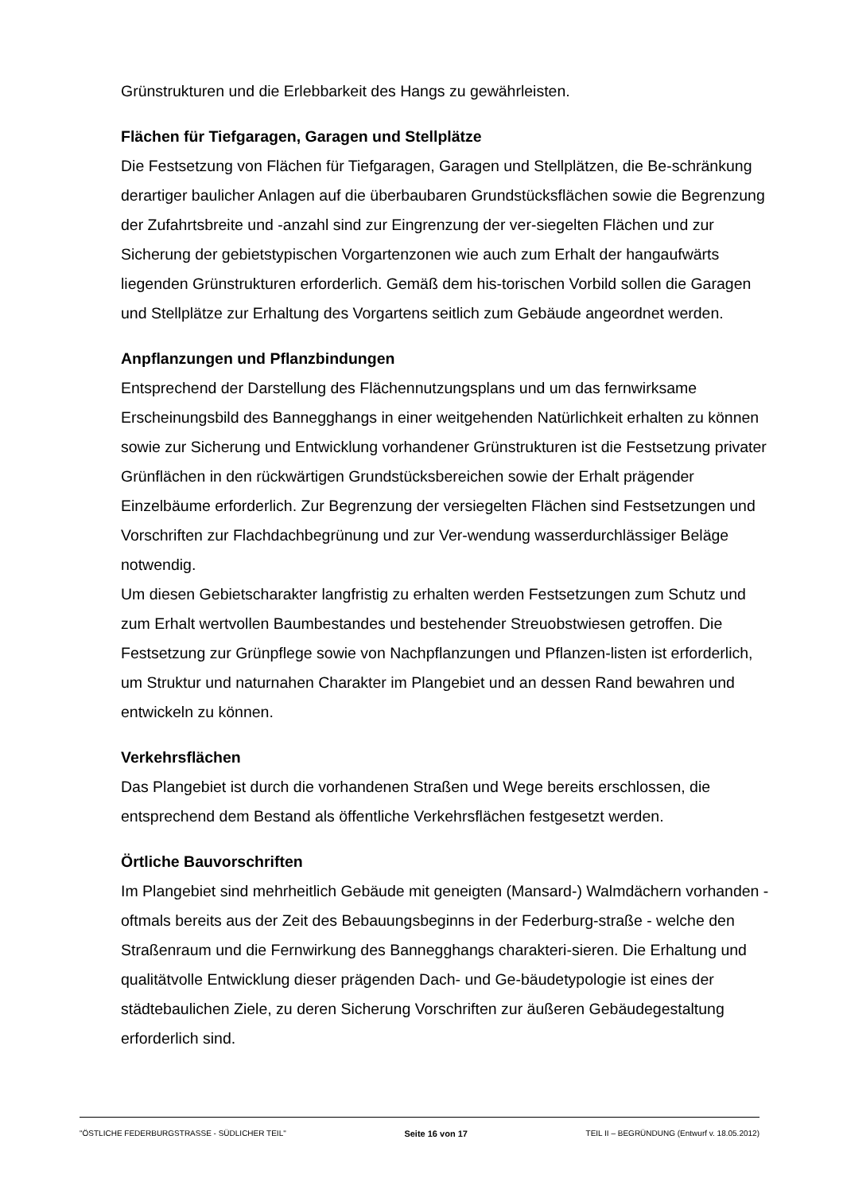Grünstrukturen und die Erlebbarkeit des Hangs zu gewährleisten.
Flächen für Tiefgaragen, Garagen und Stellplätze
Die Festsetzung von Flächen für Tiefgaragen, Garagen und Stellplätzen, die Be-schränkung derartiger baulicher Anlagen auf die überbaubaren Grundstücksflächen sowie die Begrenzung der Zufahrtsbreite und -anzahl sind zur Eingrenzung der ver-siegelten Flächen und zur Sicherung der gebietstypischen Vorgartenzonen wie auch zum Erhalt der hangaufwärts liegenden Grünstrukturen erforderlich. Gemäß dem his-torischen Vorbild sollen die Garagen und Stellplätze zur Erhaltung des Vorgartens seitlich zum Gebäude angeordnet werden.
Anpflanzungen und Pflanzbindungen
Entsprechend der Darstellung des Flächennutzungsplans und um das fernwirksame Erscheinungsbild des Bannegghangs in einer weitgehenden Natürlichkeit erhalten zu können sowie zur Sicherung und Entwicklung vorhandener Grünstrukturen ist die Festsetzung privater Grünflächen in den rückwärtigen Grundstücksbereichen sowie der Erhalt prägender Einzelbäume erforderlich. Zur Begrenzung der versiegelten Flächen sind Festsetzungen und Vorschriften zur Flachdachbegrünung und zur Ver-wendung wasserdurchlässiger Beläge notwendig.
Um diesen Gebietscharakter langfristig zu erhalten werden Festsetzungen zum Schutz und zum Erhalt wertvollen Baumbestandes und bestehender Streuobstwiesen getroffen. Die Festsetzung zur Grünpflege sowie von Nachpflanzungen und Pflanzen-listen ist erforderlich, um Struktur und naturnahen Charakter im Plangebiet und an dessen Rand bewahren und entwickeln zu können.
Verkehrsflächen
Das Plangebiet ist durch die vorhandenen Straßen und Wege bereits erschlossen, die entsprechend dem Bestand als öffentliche Verkehrsflächen festgesetzt werden.
Örtliche Bauvorschriften
Im Plangebiet sind mehrheitlich Gebäude mit geneigten (Mansard-) Walmdächern vorhanden - oftmals bereits aus der Zeit des Bebauungsbeginns in der Federburg-straße - welche den Straßenraum und die Fernwirkung des Bannegghangs charakteri-sieren. Die Erhaltung und qualitätvolle Entwicklung dieser prägenden Dach- und Ge-bäudetypologie ist eines der städtebaulichen Ziele, zu deren Sicherung Vorschriften zur äußeren Gebäudegestaltung erforderlich sind.
"ÖSTLICHE FEDERBURGSTRASSE - SÜDLICHER TEIL" Seite 16 von 17 TEIL II – BEGRÜNDUNG (Entwurf v. 18.05.2012)